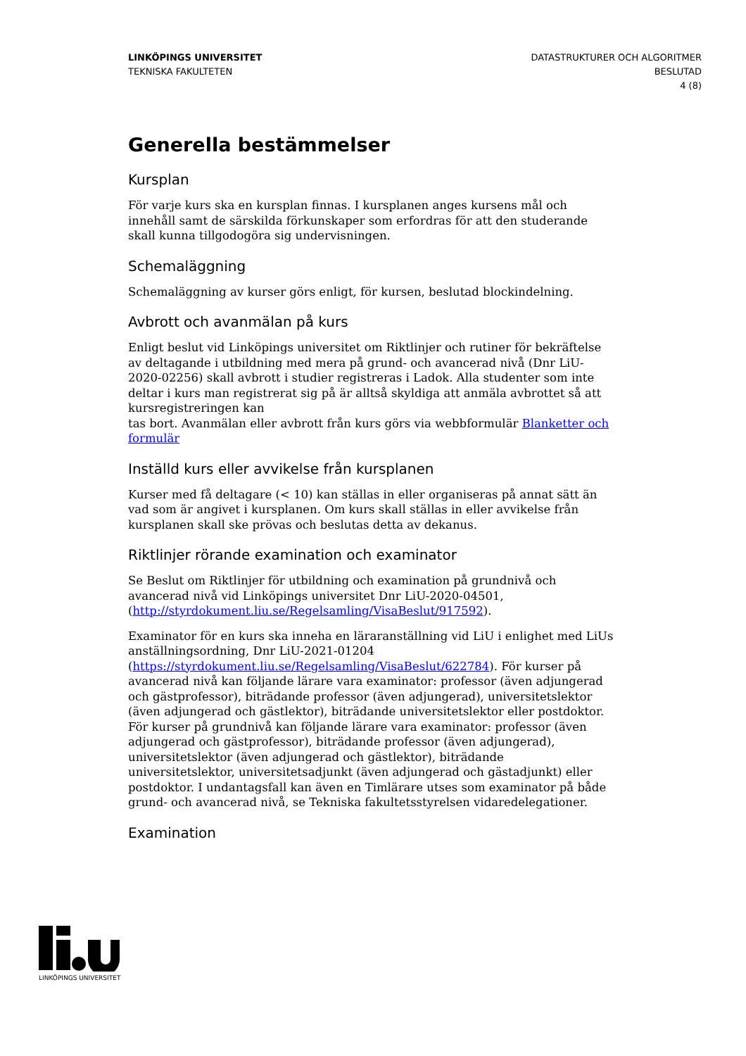LINKÖPINGS UNIVERSITET
TEKNISKA FAKULTETEN
DATASTRUKTURER OCH ALGORITMER
BESLUTAD
4 (8)
Generella bestämmelser
Kursplan
För varje kurs ska en kursplan finnas. I kursplanen anges kursens mål och innehåll samt de särskilda förkunskaper som erfordras för att den studerande skall kunna tillgodogöra sig undervisningen.
Schemaläggning
Schemaläggning av kurser görs enligt, för kursen, beslutad blockindelning.
Avbrott och avanmälan på kurs
Enligt beslut vid Linköpings universitet om Riktlinjer och rutiner för bekräftelse av deltagande i utbildning med mera på grund- och avancerad nivå (Dnr LiU-2020-02256) skall avbrott i studier registreras i Ladok. Alla studenter som inte deltar i kurs man registrerat sig på är alltså skyldiga att anmäla avbrottet så att kursregistreringen kan
tas bort. Avanmälan eller avbrott från kurs görs via webbformulär Blanketter och formulär
Inställd kurs eller avvikelse från kursplanen
Kurser med få deltagare (< 10) kan ställas in eller organiseras på annat sätt än vad som är angivet i kursplanen. Om kurs skall ställas in eller avvikelse från kursplanen skall ske prövas och beslutas detta av dekanus.
Riktlinjer rörande examination och examinator
Se Beslut om Riktlinjer för utbildning och examination på grundnivå och avancerad nivå vid Linköpings universitet Dnr LiU-2020-04501, (http://styrdokument.liu.se/Regelsamling/VisaBeslut/917592).
Examinator för en kurs ska inneha en läraranställning vid LiU i enlighet med LiUs anställningsordning, Dnr LiU-2021-01204 (https://styrdokument.liu.se/Regelsamling/VisaBeslut/622784). För kurser på avancerad nivå kan följande lärare vara examinator: professor (även adjungerad och gästprofessor), biträdande professor (även adjungerad), universitetslektor (även adjungerad och gästlektor), biträdande universitetslektor eller postdoktor. För kurser på grundnivå kan följande lärare vara examinator: professor (även adjungerad och gästprofessor), biträdande professor (även adjungerad), universitetslektor (även adjungerad och gästlektor), biträdande universitetslektor, universitetsadjunkt (även adjungerad och gästadjunkt) eller postdoktor. I undantagsfall kan även en Timlärare utses som examinator på både grund- och avancerad nivå, se Tekniska fakultetsstyrelsen vidaredelegationer.
Examination
LINKÖPINGS UNIVERSITET